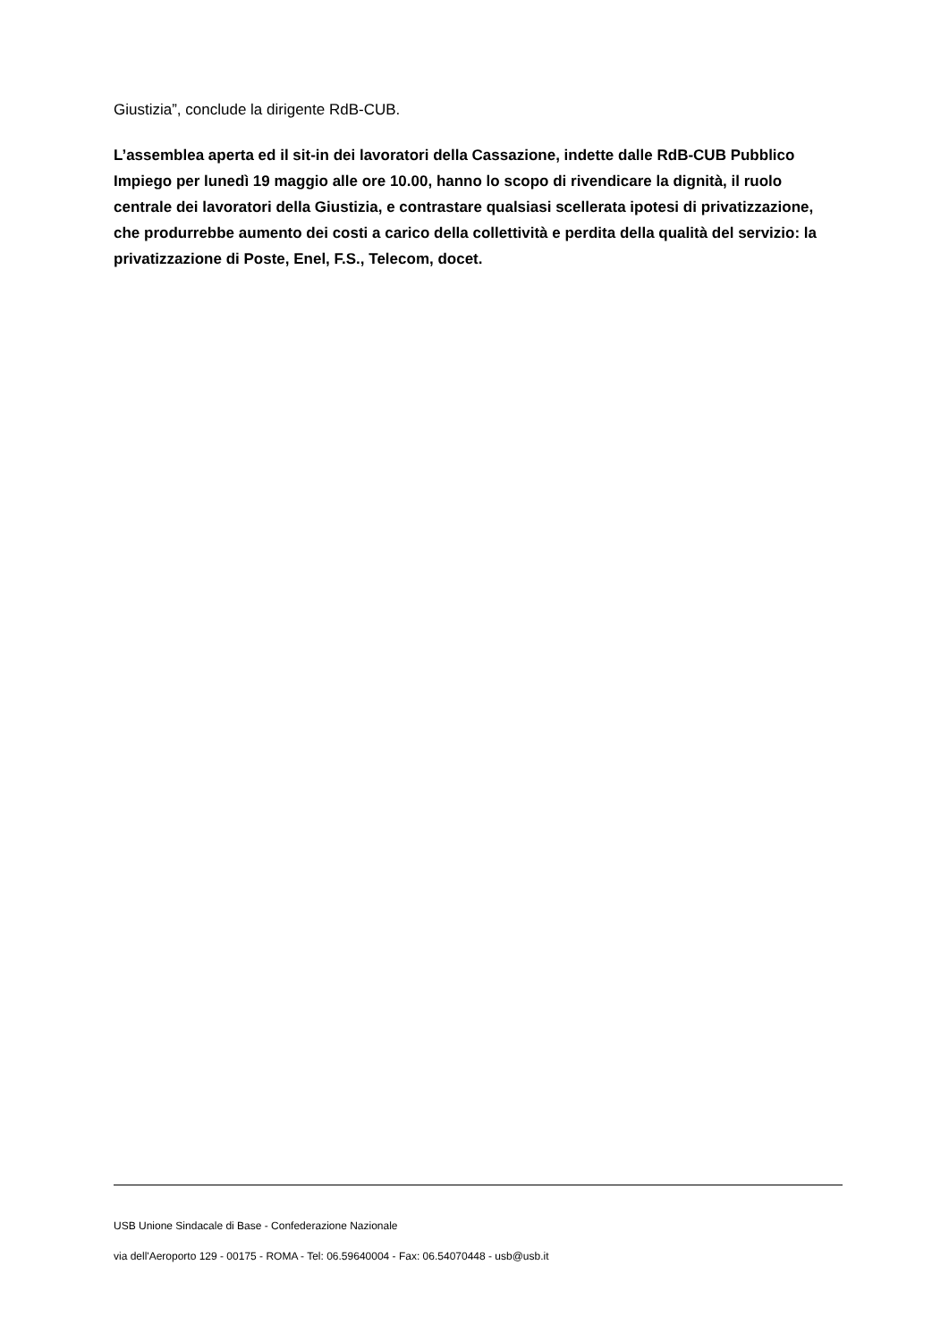Giustizia”, conclude la dirigente RdB-CUB.
L’assemblea aperta ed il sit-in dei lavoratori della Cassazione, indette dalle RdB-CUB Pubblico Impiego per lunedì 19 maggio alle ore 10.00, hanno lo scopo di rivendicare la dignità, il ruolo centrale dei lavoratori della Giustizia, e contrastare qualsiasi scellerata ipotesi di privatizzazione, che produrrebbe aumento dei costi a carico della collettività e perdita della qualità del servizio: la privatizzazione di Poste, Enel, F.S., Telecom, docet.
USB Unione Sindacale di Base - Confederazione Nazionale
via dell'Aeroporto 129 - 00175 - ROMA - Tel: 06.59640004 - Fax: 06.54070448 - usb@usb.it